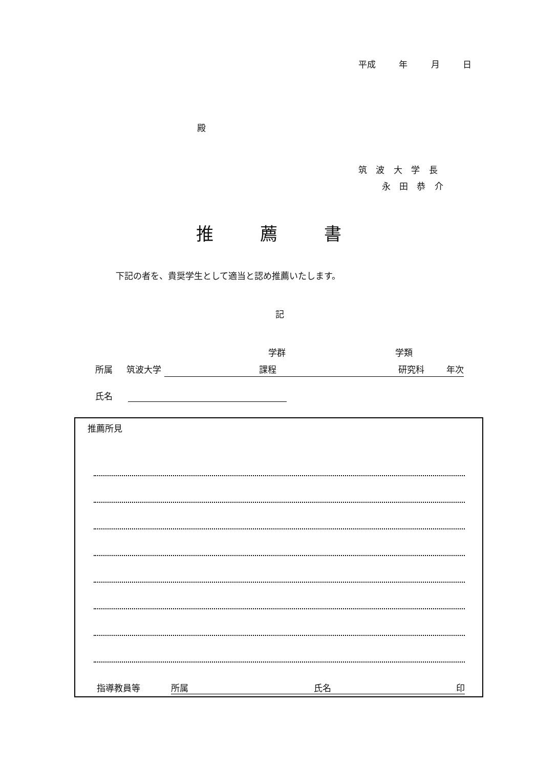平成 年 月 日
殿
筑 波 大 学 長
永 田 恭 介
推 薦 書
下記の者を、貴奨学生として適当と認め推薦いたします。
記
学群 学類
所属 筑波大学 課程 研究科 年次
氏名
推薦所見
指導教員等 所属 氏名 印